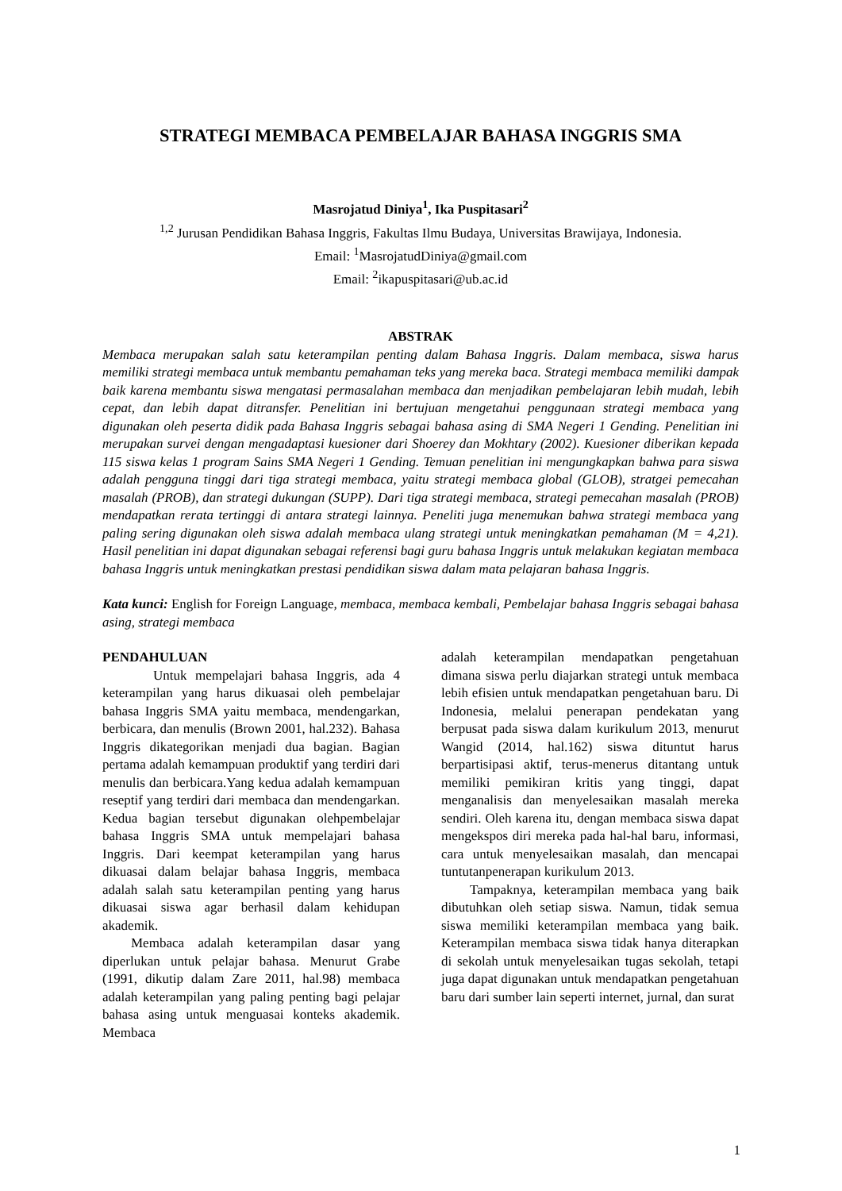STRATEGI MEMBACA PEMBELAJAR BAHASA INGGRIS SMA
Masrojatud Diniya<sup>1</sup>, Ika Puspitasari<sup>2</sup>
<sup>1,2</sup> Jurusan Pendidikan Bahasa Inggris, Fakultas Ilmu Budaya, Universitas Brawijaya, Indonesia.
Email: <sup>1</sup>MasrojatudDiniya@gmail.com
Email: <sup>2</sup>ikapuspitasari@ub.ac.id
ABSTRAK
Membaca merupakan salah satu keterampilan penting dalam Bahasa Inggris. Dalam membaca, siswa harus memiliki strategi membaca untuk membantu pemahaman teks yang mereka baca. Strategi membaca memiliki dampak baik karena membantu siswa mengatasi permasalahan membaca dan menjadikan pembelajaran lebih mudah, lebih cepat, dan lebih dapat ditransfer. Penelitian ini bertujuan mengetahui penggunaan strategi membaca yang digunakan oleh peserta didik pada Bahasa Inggris sebagai bahasa asing di SMA Negeri 1 Gending. Penelitian ini merupakan survei dengan mengadaptasi kuesioner dari Shoerey dan Mokhtary (2002). Kuesioner diberikan kepada 115 siswa kelas 1 program Sains SMA Negeri 1 Gending. Temuan penelitian ini mengungkapkan bahwa para siswa adalah pengguna tinggi dari tiga strategi membaca, yaitu strategi membaca global (GLOB), stratgei pemecahan masalah (PROB), dan strategi dukungan (SUPP). Dari tiga strategi membaca, strategi pemecahan masalah (PROB) mendapatkan rerata tertinggi di antara strategi lainnya. Peneliti juga menemukan bahwa strategi membaca yang paling sering digunakan oleh siswa adalah membaca ulang strategi untuk meningkatkan pemahaman (M = 4,21). Hasil penelitian ini dapat digunakan sebagai referensi bagi guru bahasa Inggris untuk melakukan kegiatan membaca bahasa Inggris untuk meningkatkan prestasi pendidikan siswa dalam mata pelajaran bahasa Inggris.
Kata kunci: English for Foreign Language, membaca, membaca kembali, Pembelajar bahasa Inggris sebagai bahasa asing, strategi membaca
PENDAHULUAN
Untuk mempelajari bahasa Inggris, ada 4 keterampilan yang harus dikuasai oleh pembelajar bahasa Inggris SMA yaitu membaca, mendengarkan, berbicara, dan menulis (Brown 2001, hal.232). Bahasa Inggris dikategorikan menjadi dua bagian. Bagian pertama adalah kemampuan produktif yang terdiri dari menulis dan berbicara.Yang kedua adalah kemampuan reseptif yang terdiri dari membaca dan mendengarkan. Kedua bagian tersebut digunakan olehpembelajar bahasa Inggris SMA untuk mempelajari bahasa Inggris. Dari keempat keterampilan yang harus dikuasai dalam belajar bahasa Inggris, membaca adalah salah satu keterampilan penting yang harus dikuasai siswa agar berhasil dalam kehidupan akademik.
Membaca adalah keterampilan dasar yang diperlukan untuk pelajar bahasa. Menurut Grabe (1991, dikutip dalam Zare 2011, hal.98) membaca adalah keterampilan yang paling penting bagi pelajar bahasa asing untuk menguasai konteks akademik. Membaca
adalah keterampilan mendapatkan pengetahuan dimana siswa perlu diajarkan strategi untuk membaca lebih efisien untuk mendapatkan pengetahuan baru. Di Indonesia, melalui penerapan pendekatan yang berpusat pada siswa dalam kurikulum 2013, menurut Wangid (2014, hal.162) siswa dituntut harus berpartisipasi aktif, terus-menerus ditantang untuk memiliki pemikiran kritis yang tinggi, dapat menganalisis dan menyelesaikan masalah mereka sendiri. Oleh karena itu, dengan membaca siswa dapat mengekspos diri mereka pada hal-hal baru, informasi, cara untuk menyelesaikan masalah, dan mencapai tuntutanpenerapan kurikulum 2013.
Tampaknya, keterampilan membaca yang baik dibutuhkan oleh setiap siswa. Namun, tidak semua siswa memiliki keterampilan membaca yang baik. Keterampilan membaca siswa tidak hanya diterapkan di sekolah untuk menyelesaikan tugas sekolah, tetapi juga dapat digunakan untuk mendapatkan pengetahuan baru dari sumber lain seperti internet, jurnal, dan surat
1